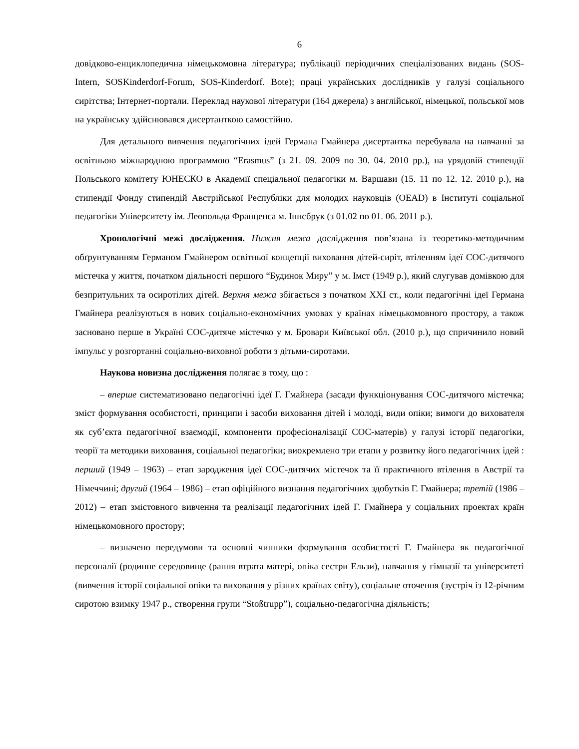6
довідково-енциклопедична німецькомовна література; публікації періодичних спеціалізованих видань (SOS-Intern, SOSKinderdorf-Forum, SOS-Kinderdorf. Bote); праці українських дослідників у галузі соціального сирітства; Інтернет-портали. Переклад наукової літератури (164 джерела) з англійської, німецької, польської мов на українську здійснювався дисертанткою самостійно.
Для детального вивчення педагогічних ідей Германа Гмайнера дисертантка перебувала на навчанні за освітньою міжнародною программою “Erasmus” (з 21. 09. 2009 по 30. 04. 2010 рр.), на урядовій стипендії Польського комітету ЮНЕСКО в Академії спеціальної педагогіки м. Варшави (15. 11 по 12. 12. 2010 р.), на стипендії Фонду стипендій Австрійської Республіки для молодих науковців (OEAD) в Інституті соціальної педагогіки Університету ім. Леопольда Франценса м. Іннсбрук (з 01.02 по 01. 06. 2011 р.).
Хронологічні межі дослідження. Нижня межа дослідження пов’язана із теоретико-методичним обґрунтуванням Германом Гмайнером освітньої концепції виховання дітей-сиріт, втіленням ідеї СОС-дитячого містечка у життя, початком діяльності першого “Будинок Миру” у м. Імст (1949 р.), який слугував домівкою для безпритульних та осиротілих дітей. Верхня межа збігається з початком XXI ст., коли педагогічні ідеї Германа Гмайнера реалізуються в нових соціально-економічних умовах у країнах німецькомовного простору, а також засновано перше в Україні СОС-дитяче містечко у м. Бровари Київської обл. (2010 р.), що спричинило новий імпульс у розгортанні соціально-виховної роботи з дітьми-сиротами.
Наукова новизна дослідження полягає в тому, що :
– вперше систематизовано педагогічні ідеї Г. Гмайнера (засади функціонування СОС-дитячого містечка; зміст формування особистості, принципи і засоби виховання дітей і молоді, види опіки; вимоги до вихователя як суб’єкта педагогічної взаємодії, компоненти професіоналізації СОС-матерів) у галузі історії педагогіки, теорії та методики виховання, соціальної педагогіки; виокремлено три етапи у розвитку його педагогічних ідей : перший (1949 – 1963) – етап зародження ідеї СОС-дитячих містечок та її практичного втілення в Австрії та Німеччині; другий (1964 – 1986) – етап офіційного визнання педагогічних здобутків Г. Гмайнера; третій (1986 – 2012) – етап змістовного вивчення та реалізації педагогічних ідей Г. Гмайнера у соціальних проектах країн німецькомовного простору;
– визначено передумови та основні чинники формування особистості Г. Гмайнера як педагогічної персоналії (родинне середовище (рання втрата матері, опіка сестри Ельзи), навчання у гімназії та університеті (вивчення історії соціальної опіки та виховання у різних країнах світу), соціальне оточення (зустріч із 12-річним сиротою взимку 1947 р., створення групи “Stoßtrupp”), соціально-педагогічна діяльність;